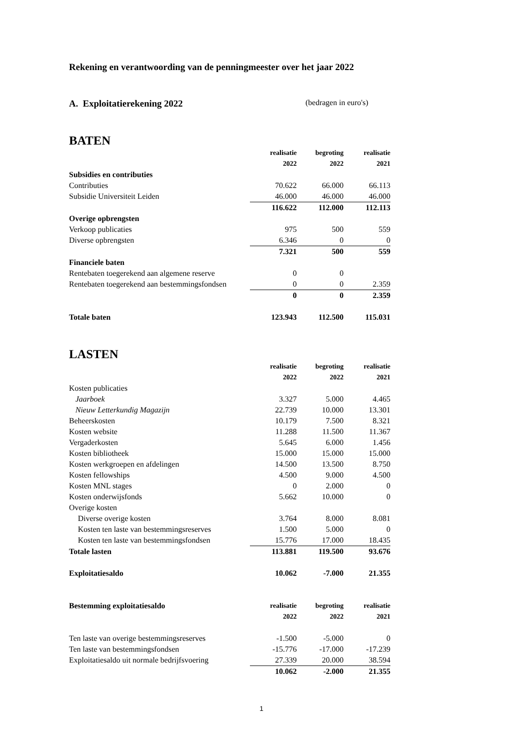Rekening en verantwoording van de penningmeester over het jaar 2022
A. Exploitatierekening 2022 (bedragen in euro's)
BATEN
| | realisatie | begroting | realisatie |
| | 2022 | 2022 | 2021 |
| Subsidies en contributies | | | |
| Contributies | 70.622 | 66.000 | 66.113 |
| Subsidie Universiteit Leiden | 46.000 | 46.000 | 46.000 |
| | 116.622 | 112.000 | 112.113 |
| Overige opbrengsten | | | |
| Verkoop publicaties | 975 | 500 | 559 |
| Diverse opbrengsten | 6.346 | 0 | 0 |
| | 7.321 | 500 | 559 |
| Financiele baten | | | |
| Rentebaten toegerekend aan algemene reserve | 0 | 0 | |
| Rentebaten toegerekend aan bestemmingsfondsen | 0 | 0 | 2.359 |
| | 0 | 0 | 2.359 |
| Totale baten | 123.943 | 112.500 | 115.031 |
LASTEN
| | realisatie | begroting | realisatie |
| | 2022 | 2022 | 2021 |
| Kosten publicaties | | | |
| Jaarboek | 3.327 | 5.000 | 4.465 |
| Nieuw Letterkundig Magazijn | 22.739 | 10.000 | 13.301 |
| Beheerskosten | 10.179 | 7.500 | 8.321 |
| Kosten website | 11.288 | 11.500 | 11.367 |
| Vergaderkosten | 5.645 | 6.000 | 1.456 |
| Kosten bibliotheek | 15.000 | 15.000 | 15.000 |
| Kosten werkgroepen en afdelingen | 14.500 | 13.500 | 8.750 |
| Kosten fellowships | 4.500 | 9.000 | 4.500 |
| Kosten MNL stages | 0 | 2.000 | 0 |
| Kosten onderwijsfonds | 5.662 | 10.000 | 0 |
| Overige kosten | | | |
| Diverse overige kosten | 3.764 | 8.000 | 8.081 |
| Kosten ten laste van bestemmingsreserves | 1.500 | 5.000 | 0 |
| Kosten ten laste van bestemmingsfondsen | 15.776 | 17.000 | 18.435 |
| Totale lasten | 113.881 | 119.500 | 93.676 |
| Exploitatiesaldo | 10.062 | -7.000 | 21.355 |
| Bestemming exploitatiesaldo | realisatie | begroting | realisatie |
| | 2022 | 2022 | 2021 |
| Ten laste van overige bestemmingsreserves | -1.500 | -5.000 | 0 |
| Ten laste van bestemmingsfondsen | -15.776 | -17.000 | -17.239 |
| Exploitatiesaldo uit normale bedrijfsvoering | 27.339 | 20.000 | 38.594 |
| | 10.062 | -2.000 | 21.355 |
1